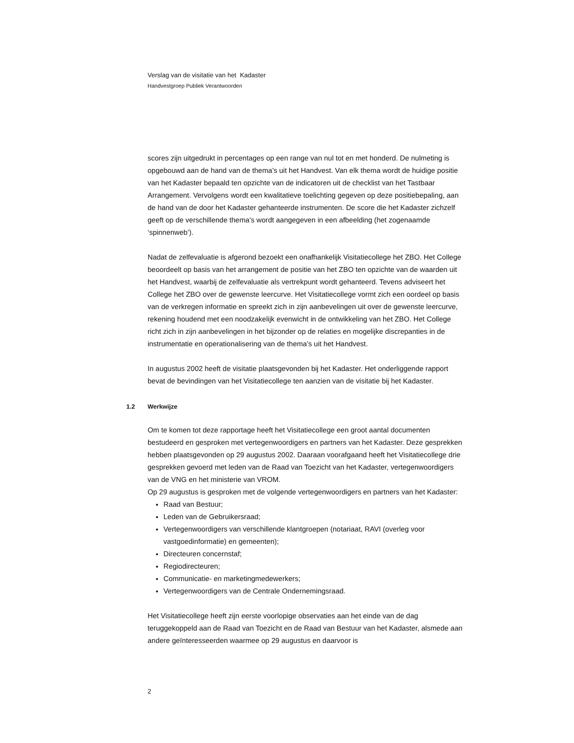Verslag van de visitatie van het Kadaster
Handvestgroep Publiek Verantwoorden
scores zijn uitgedrukt in percentages op een range van nul tot en met honderd. De nulmeting is opgebouwd aan de hand van de thema’s uit het Handvest. Van elk thema wordt de huidige positie van het Kadaster bepaald ten opzichte van de indicatoren uit de checklist van het Tastbaar Arrangement. Vervolgens wordt een kwalitatieve toelichting gegeven op deze positiebepaling, aan de hand van de door het Kadaster gehanteerde instrumenten. De score die het Kadaster zichzelf geeft op de verschillende thema’s wordt aangegeven in een afbeelding (het zogenaamde ‘spinnenweb’).
Nadat de zelfevaluatie is afgerond bezoekt een onafhankelijk Visitatiecollege het ZBO. Het College beoordeelt op basis van het arrangement de positie van het ZBO ten opzichte van de waarden uit het Handvest, waarbij de zelfevaluatie als vertrekpunt wordt gehanteerd. Tevens adviseert het College het ZBO over de gewenste leercurve. Het Visitatiecollege vormt zich een oordeel op basis van de verkregen informatie en spreekt zich in zijn aanbevelingen uit over de gewenste leercurve, rekening houdend met een noodzakelijk evenwicht in de ontwikkeling van het ZBO. Het College richt zich in zijn aanbevelingen in het bijzonder op de relaties en mogelijke discrepanties in de instrumentatie en operationalisering van de thema’s uit het Handvest.
In augustus 2002 heeft de visitatie plaatsgevonden bij het Kadaster. Het onderliggende rapport bevat de bevindingen van het Visitatiecollege ten aanzien van de visitatie bij het Kadaster.
1.2 Werkwijze
Om te komen tot deze rapportage heeft het Visitatiecollege een groot aantal documenten bestudeerd en gesproken met vertegenwoordigers en partners van het Kadaster. Deze gesprekken hebben plaatsgevonden op 29 augustus 2002. Daaraan voorafgaand heeft het Visitatiecollege drie gesprekken gevoerd met leden van de Raad van Toezicht van het Kadaster, vertegenwoordigers van de VNG en het ministerie van VROM.
Op 29 augustus is gesproken met de volgende vertegenwoordigers en partners van het Kadaster:
Raad van Bestuur;
Leden van de Gebruikersraad;
Vertegenwoordigers van verschillende klantgroepen (notariaat, RAVI (overleg voor vastgoedinformatie) en gemeenten);
Directeuren concernstaf;
Regiodirecteuren;
Communicatie- en marketingmedewerkers;
Vertegenwoordigers van de Centrale Ondernemingsraad.
Het Visitatiecollege heeft zijn eerste voorlopige observaties aan het einde van de dag teruggekoppeld aan de Raad van Toezicht en de Raad van Bestuur van het Kadaster, alsmede aan andere geïnteresseerden waarmee op 29 augustus en daarvoor is
2